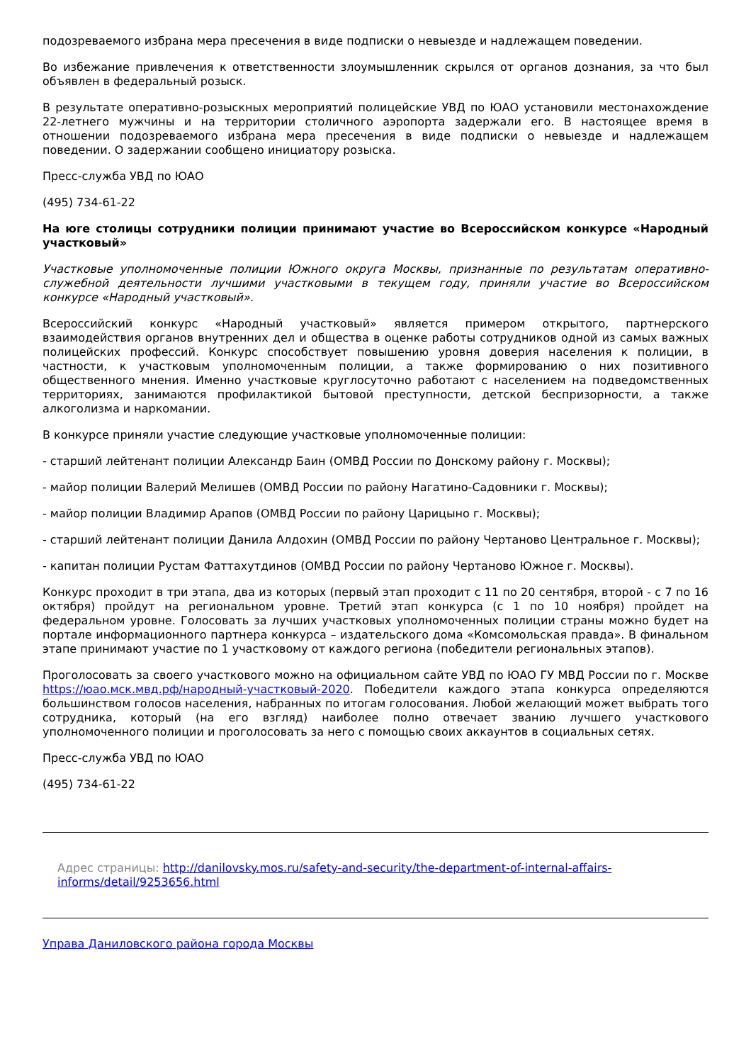подозреваемого избрана мера пресечения в виде подписки о невыезде и надлежащем поведении.
Во избежание привлечения к ответственности злоумышленник скрылся от органов дознания, за что был объявлен в федеральный розыск.
В результате оперативно-розыскных мероприятий полицейские УВД по ЮАО установили местонахождение 22-летнего мужчины и на территории столичного аэропорта задержали его. В настоящее время в отношении подозреваемого избрана мера пресечения в виде подписки о невыезде и надлежащем поведении. О задержании сообщено инициатору розыска.
Пресс-служба УВД по ЮАО
(495) 734-61-22
На юге столицы сотрудники полиции принимают участие во Всероссийском конкурсе «Народный участковый»
Участковые уполномоченные полиции Южного округа Москвы, признанные по результатам оперативно-служебной деятельности лучшими участковыми в текущем году, приняли участие во Всероссийском конкурсе «Народный участковый».
Всероссийский конкурс «Народный участковый» является примером открытого, партнерского взаимодействия органов внутренних дел и общества в оценке работы сотрудников одной из самых важных полицейских профессий. Конкурс способствует повышению уровня доверия населения к полиции, в частности, к участковым уполномоченным полиции, а также формированию о них позитивного общественного мнения. Именно участковые круглосуточно работают с населением на подведомственных территориях, занимаются профилактикой бытовой преступности, детской беспризорности, а также алкоголизма и наркомании.
В конкурсе приняли участие следующие участковые уполномоченные полиции:
- старший лейтенант полиции Александр Баин (ОМВД России по Донскому району г. Москвы);
- майор полиции Валерий Мелишев (ОМВД России по району Нагатино-Садовники г. Москвы);
- майор полиции Владимир Арапов (ОМВД России по району Царицыно г. Москвы);
- старший лейтенант полиции Данила Алдохин (ОМВД России по району Чертаново Центральное г. Москвы);
- капитан полиции Рустам Фаттахутдинов (ОМВД России по району Чертаново Южное г. Москвы).
Конкурс проходит в три этапа, два из которых (первый этап проходит с 11 по 20 сентября, второй - с 7 по 16 октября) пройдут на региональном уровне. Третий этап конкурса (с 1 по 10 ноября) пройдет на федеральном уровне. Голосовать за лучших участковых уполномоченных полиции страны можно будет на портале информационного партнера конкурса – издательского дома «Комсомольская правда». В финальном этапе принимают участие по 1 участковому от каждого региона (победители региональных этапов).
Проголосовать за своего участкового можно на официальном сайте УВД по ЮАО ГУ МВД России по г. Москве https://юао.мск.мвд.рф/народный-участковый-2020. Победители каждого этапа конкурса определяются большинством голосов населения, набранных по итогам голосования. Любой желающий может выбрать того сотрудника, который (на его взгляд) наиболее полно отвечает званию лучшего участкового уполномоченного полиции и проголосовать за него с помощью своих аккаунтов в социальных сетях.
Пресс-служба УВД по ЮАО
(495) 734-61-22
Адрес страницы: http://danilovsky.mos.ru/safety-and-security/the-department-of-internal-affairs-informs/detail/9253656.html
Управа Даниловского района города Москвы